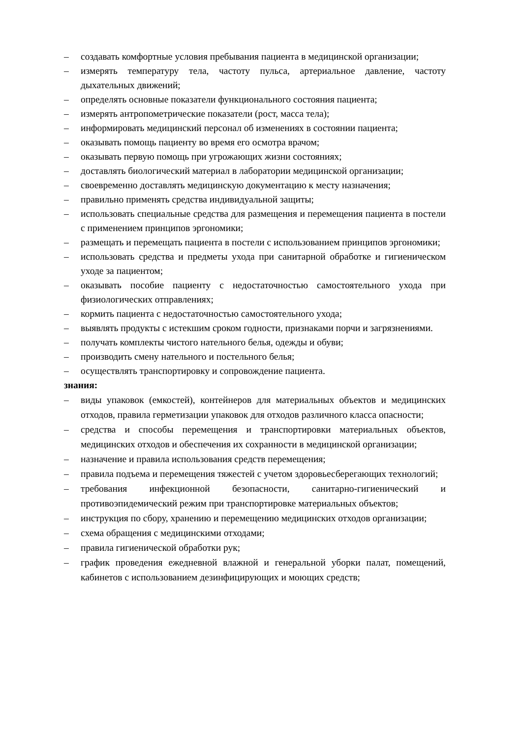– создавать комфортные условия пребывания пациента в медицинской организации;
– измерять температуру тела, частоту пульса, артериальное давление, частоту дыхательных движений;
– определять основные показатели функционального состояния пациента;
– измерять антропометрические показатели (рост, масса тела);
– информировать медицинский персонал об изменениях в состоянии пациента;
– оказывать помощь пациенту во время его осмотра врачом;
– оказывать первую помощь при угрожающих жизни состояниях;
– доставлять биологический материал в лаборатории медицинской организации;
– своевременно доставлять медицинскую документацию к месту назначения;
– правильно применять средства индивидуальной защиты;
– использовать специальные средства для размещения и перемещения пациента в постели с применением принципов эргономики;
– размещать и перемещать пациента в постели с использованием принципов эргономики;
– использовать средства и предметы ухода при санитарной обработке и гигиеническом уходе за пациентом;
– оказывать пособие пациенту с недостаточностью самостоятельного ухода при физиологических отправлениях;
– кормить пациента с недостаточностью самостоятельного ухода;
– выявлять продукты с истекшим сроком годности, признаками порчи и загрязнениями.
– получать комплекты чистого нательного белья, одежды и обуви;
– производить смену нательного и постельного белья;
– осуществлять транспортировку и сопровождение пациента.
знания:
– виды упаковок (емкостей), контейнеров для материальных объектов и медицинских отходов, правила герметизации упаковок для отходов различного класса опасности;
– средства и способы перемещения и транспортировки материальных объектов, медицинских отходов и обеспечения их сохранности в медицинской организации;
– назначение и правила использования средств перемещения;
– правила подъема и перемещения тяжестей с учетом здоровьесберегающих технологий;
– требования инфекционной безопасности, санитарно-гигиенический и противоэпидемический режим при транспортировке материальных объектов;
– инструкция по сбору, хранению и перемещению медицинских отходов организации;
– схема обращения с медицинскими отходами;
– правила гигиенической обработки рук;
– график проведения ежедневной влажной и генеральной уборки палат, помещений, кабинетов с использованием дезинфицирующих и моющих средств;